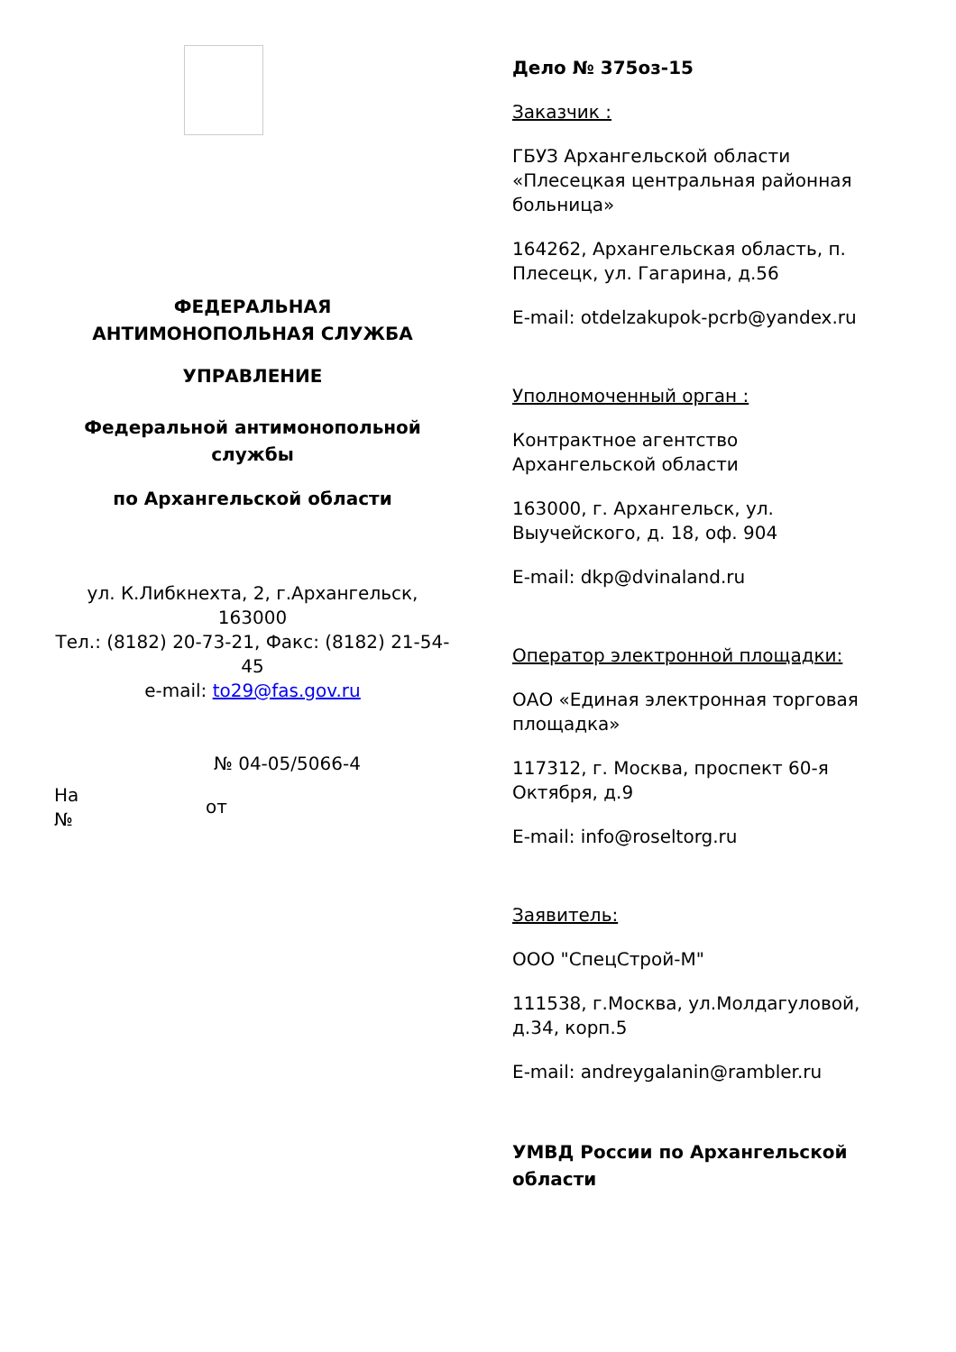ФЕДЕРАЛЬНАЯ
АНТИМОНОПОЛЬНАЯ СЛУЖБА
УПРАВЛЕНИЕ
Федеральной антимонопольной службы
по Архангельской области
ул. К.Либкнехта, 2, г.Архангельск, 163000
Тел.: (8182) 20-73-21, Факс: (8182) 21-54-45
e-mail: to29@fas.gov.ru
№ 04-05/5066-4
На
№
от
Дело № 375оз-15
Заказчик :
ГБУЗ Архангельской области «Плесецкая центральная районная больница»
164262, Архангельская область, п. Плесецк, ул. Гагарина, д.56
E-mail: otdelzakupok-pcrb@yandex.ru
Уполномоченный орган :
Контрактное агентство Архангельской области
163000, г. Архангельск, ул. Выучейского, д. 18, оф. 904
E-mail: dkp@dvinaland.ru
Оператор электронной площадки:
ОАО «Единая электронная торговая площадка»
117312, г. Москва, проспект 60-я Октября, д.9
E-mail: info@roseltorg.ru
Заявитель:
ООО "СпецСтрой-М"
111538, г.Москва, ул.Молдагуловой, д.34, корп.5
E-mail: andreygalanin@rambler.ru
УМВД России по Архангельской области